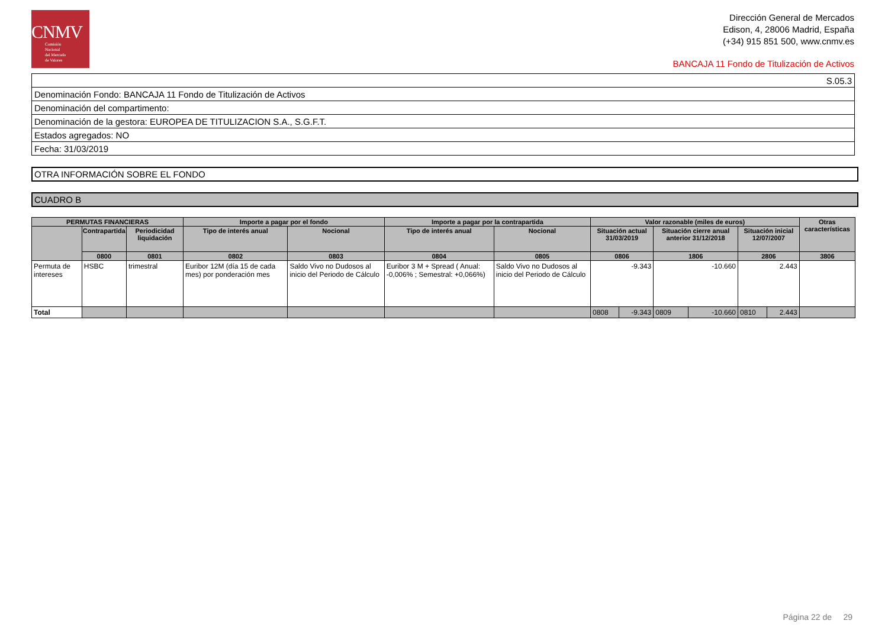CNMV
Comisión
Nacional
del Mercado
de Valores
Dirección General de Mercados
Edison, 4, 28006 Madrid, España
(+34) 915 851 500, www.cnmv.es
BANCAJA 11 Fondo de Titulización de Activos
| S.05.3 |
| Denominación Fondo: BANCAJA 11 Fondo de Titulización de Activos |
| Denominación del compartimento: |
| Denominación de la gestora: EUROPEA DE TITULIZACION S.A., S.G.F.T. |
| Estados agregados: NO |
| Fecha: 31/03/2019 |
OTRA INFORMACIÓN SOBRE EL FONDO
CUADRO B
| PERMUTAS FINANCIERAS | | | Importe a pagar por el fondo | | Importe a pagar por la contrapartida | | Valor razonable (miles de euros) | | | | | | Otras características |
| --- | --- | --- | --- | --- | --- | --- | --- | --- | --- | --- | --- | --- | --- |
| | Contrapartida | Periodicidad liquidación | Tipo de interés anual | Nocional | Tipo de interés anual | Nocional | Situación actual 31/03/2019 | | Situación cierre anual anterior 31/12/2018 | | Situación inicial 12/07/2007 | | |
| | 0800 | 0801 | 0802 | 0803 | 0804 | 0805 | 0806 | | 1806 | | 2806 | | 3806 |
| Permuta de intereses | HSBC | trimestral | Euribor 12M (día 15 de cada mes) por ponderación mes | Saldo Vivo no Dudosos al inicio del Periodo de Cálculo | Euribor 3 M + Spread ( Anual: -0,006% ; Semestral: +0,066%) | Saldo Vivo no Dudosos al inicio del Periodo de Cálculo | -9.343 | | -10.660 | | 2.443 | | |
| Total | | | | | | | 0808 | -9.343 | 0809 | -10.660 | 0810 | 2.443 | |
Página 22 de 29